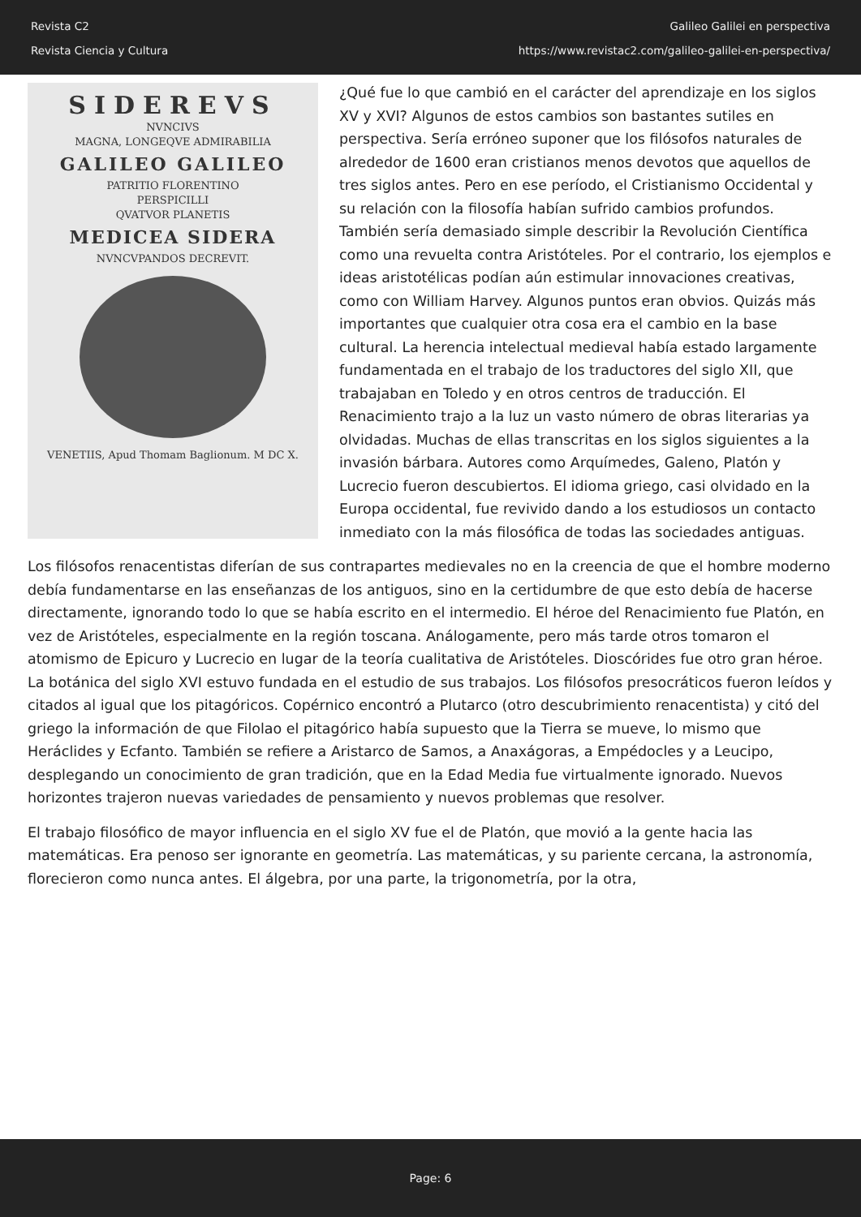Revista C2
Revista Ciencia y Cultura
Galileo Galilei en perspectiva
https://www.revistac2.com/galileo-galilei-en-perspectiva/
SIDEREVS
NVNCIVS
MAGNA, LONGEQVE ADMIRABILIA
GALILEO GALILEO
PATRITIO FLORENTINO
PERSPICILLI
QVATVOR PLANETIS
MEDICEA SIDERA
NVNCVPANDOS DECREVIT.
VENETIIS, Apud Thomam Baglionum. M DC X.
¿Qué fue lo que cambió en el carácter del aprendizaje en los siglos XV y XVI? Algunos de estos cambios son bastantes sutiles en perspectiva. Sería erróneo suponer que los filósofos naturales de alrededor de 1600 eran cristianos menos devotos que aquellos de tres siglos antes. Pero en ese período, el Cristianismo Occidental y su relación con la filosofía habían sufrido cambios profundos. También sería demasiado simple describir la Revolución Científica como una revuelta contra Aristóteles. Por el contrario, los ejemplos e ideas aristotélicas podían aún estimular innovaciones creativas, como con William Harvey. Algunos puntos eran obvios. Quizás más importantes que cualquier otra cosa era el cambio en la base cultural. La herencia intelectual medieval había estado largamente fundamentada en el trabajo de los traductores del siglo XII, que trabajaban en Toledo y en otros centros de traducción. El Renacimiento trajo a la luz un vasto número de obras literarias ya olvidadas. Muchas de ellas transcritas en los siglos siguientes a la invasión bárbara. Autores como Arquímedes, Galeno, Platón y Lucrecio fueron descubiertos. El idioma griego, casi olvidado en la Europa occidental, fue revivido dando a los estudiosos un contacto inmediato con la más filosófica de todas las sociedades antiguas.
Los filósofos renacentistas diferían de sus contrapartes medievales no en la creencia de que el hombre moderno debía fundamentarse en las enseñanzas de los antiguos, sino en la certidumbre de que esto debía de hacerse directamente, ignorando todo lo que se había escrito en el intermedio. El héroe del Renacimiento fue Platón, en vez de Aristóteles, especialmente en la región toscana. Análogamente, pero más tarde otros tomaron el atomismo de Epicuro y Lucrecio en lugar de la teoría cualitativa de Aristóteles. Dioscórides fue otro gran héroe. La botánica del siglo XVI estuvo fundada en el estudio de sus trabajos. Los filósofos presocráticos fueron leídos y citados al igual que los pitagóricos. Copérnico encontró a Plutarco (otro descubrimiento renacentista) y citó del griego la información de que Filolao el pitagórico había supuesto que la Tierra se mueve, lo mismo que Heráclides y Ecfanto. También se refiere a Aristarco de Samos, a Anaxágoras, a Empédocles y a Leucipo, desplegando un conocimiento de gran tradición, que en la Edad Media fue virtualmente ignorado. Nuevos horizontes trajeron nuevas variedades de pensamiento y nuevos problemas que resolver.
El trabajo filosófico de mayor influencia en el siglo XV fue el de Platón, que movió a la gente hacia las matemáticas. Era penoso ser ignorante en geometría. Las matemáticas, y su pariente cercana, la astronomía, florecieron como nunca antes. El álgebra, por una parte, la trigonometría, por la otra,
Page: 6